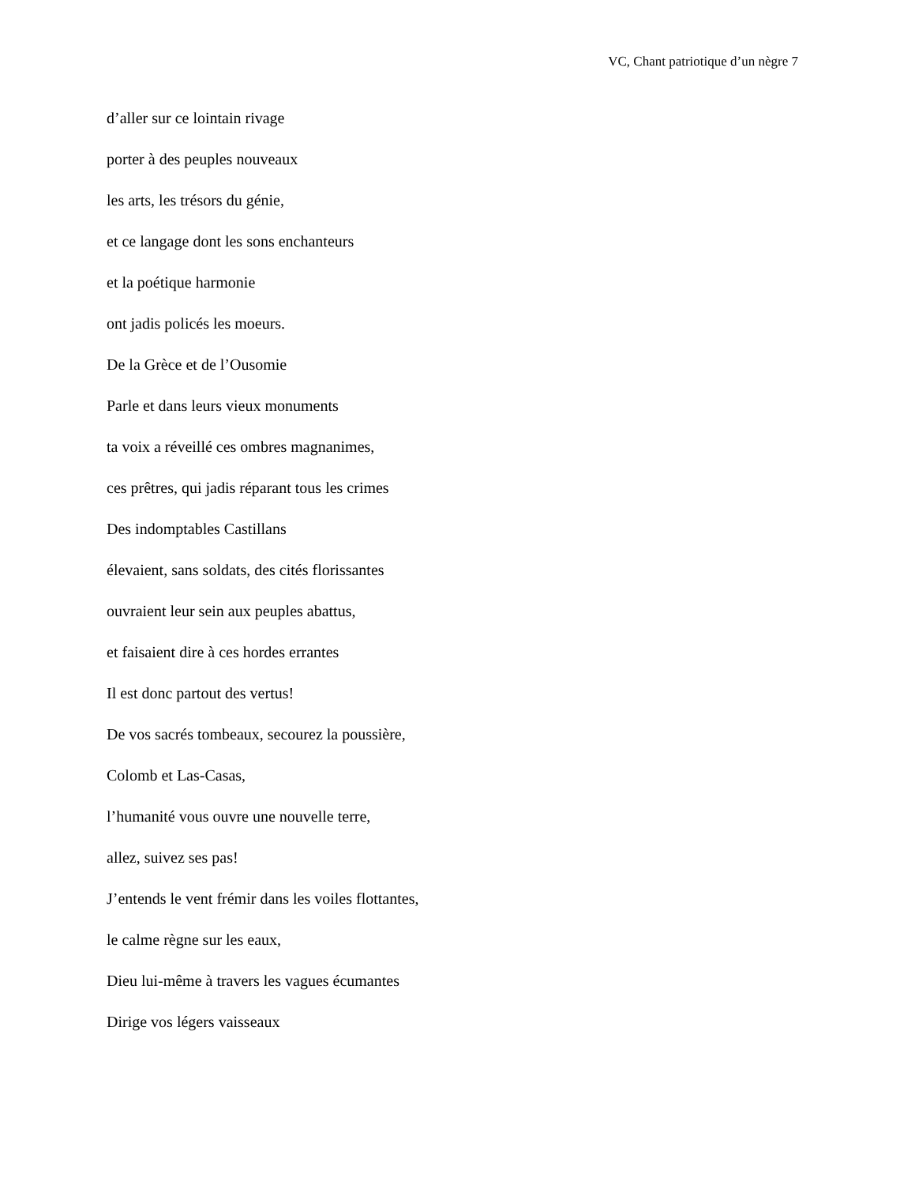VC, Chant patriotique d’un nègre 7
d’aller sur ce lointain rivage
porter à des peuples nouveaux
les arts, les trésors du génie,
et ce langage dont les sons enchanteurs
et la poétique harmonie
ont jadis policés les moeurs.
De la Grèce et de l’Ousomie
Parle et dans leurs vieux monuments
ta voix a réveillé ces ombres magnanimes,
ces prêtres, qui jadis réparant tous les crimes
Des indomptables Castillans
élevaient, sans soldats, des cités florissantes
ouvraient leur sein aux peuples abattus,
et faisaient dire à ces hordes errantes
Il est donc partout des vertus!
De vos sacrés tombeaux, secourez la poussière,
Colomb et Las-Casas,
l’humanité vous ouvre une nouvelle terre,
allez, suivez ses pas!
J’entends le vent frémir dans les voiles flottantes,
le calme règne sur les eaux,
Dieu lui-même à travers les vagues écumantes
Dirige vos légers vaisseaux